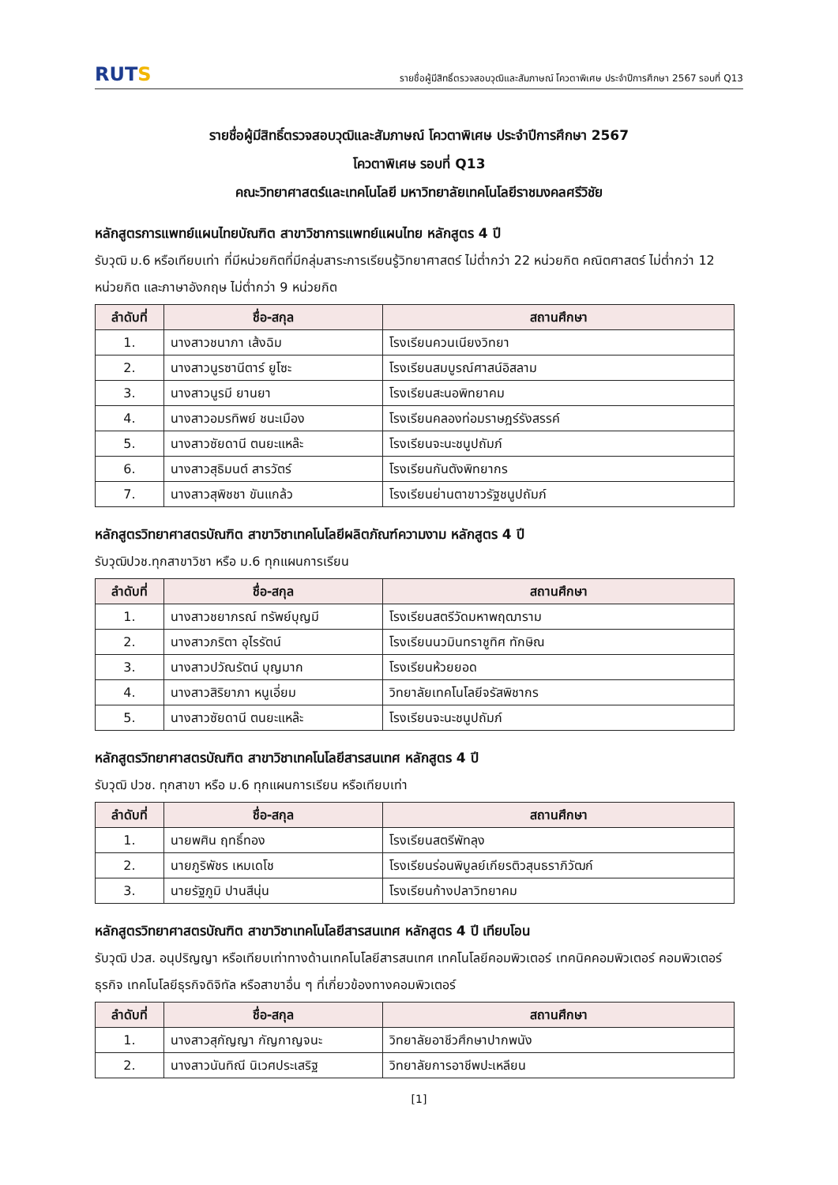RUTS
รายชื่อผู้มีสิทธิ์ตรวจสอบวุฒิและสัมภาษณ์ โควตาพิเศษ ประจำปีการศึกษา 2567 รอบที่ Q13
รายชื่อผู้มีสิทธิ์ตรวจสอบวุฒิและสัมภาษณ์ โควตาพิเศษ ประจำปีการศึกษา 2567
โควตาพิเศษ รอบที่ Q13
คณะวิทยาศาสตร์และเทคโนโลยี มหาวิทยาลัยเทคโนโลยีราชมงคลศรีวิชัย
หลักสูตรการแพทย์แผนไทยบัณฑิต สาขาวิชาการแพทย์แผนไทย หลักสูตร 4 ปี
รับวุฒิ ม.6 หรือเทียบเท่า ที่มีหน่วยกิตที่มีกลุ่มสาระการเรียนรู้วิทยาศาสตร์ ไม่ต่ำกว่า 22 หน่วยกิต คณิตศาสตร์ ไม่ต่ำกว่า 12 หน่วยกิต และภาษาอังกฤษ ไม่ต่ำกว่า 9 หน่วยกิต
| ลำดับที่ | ชื่อ-สกุล | สถานศึกษา |
| --- | --- | --- |
| 1. | นางสาวชนาภา เส้งฉิม | โรงเรียนควนเนียงวิทยา |
| 2. | นางสาวนูรซานีตาร์ ยูโซะ | โรงเรียนสมบูรณ์ศาสน์อิสลาม |
| 3. | นางสาวนูรมี ยานยา | โรงเรียนสะนอพิทยาคม |
| 4. | นางสาวอมรทิพย์ ชนะเมือง | โรงเรียนคลองท่อมราษฎร์รังสรรค์ |
| 5. | นางสาวซัยดานี ตนยะแหล๊ะ | โรงเรียนจะนะชนูปถัมภ์ |
| 6. | นางสาวสุธิมนต์ สารวัตร์ | โรงเรียนกันตังพิทยากร |
| 7. | นางสาวสุพิชชา ขันแกล้ว | โรงเรียนย่านตาขาวรัฐชนูปถัมภ์ |
หลักสูตรวิทยาศาสตรบัณฑิต สาขาวิชาเทคโนโลยีผลิตภัณฑ์ความงาม หลักสูตร 4 ปี
รับวุฒิปวช.ทุกสาขาวิชา หรือ ม.6 ทุกแผนการเรียน
| ลำดับที่ | ชื่อ-สกุล | สถานศึกษา |
| --- | --- | --- |
| 1. | นางสาวชยาภรณ์ ทรัพย์บุญมี | โรงเรียนสตรีวัดมหาพฤฒาราม |
| 2. | นางสาวภริตา อุไรรัตน์ | โรงเรียนนวมินทราชูทิศ ทักษิณ |
| 3. | นางสาวปวัณรัตน์ บุญมาก | โรงเรียนห้วยยอด |
| 4. | นางสาวสิริยาภา หนูเอี่ยม | วิทยาลัยเทคโนโลยีจรัสพิชากร |
| 5. | นางสาวซัยดานี ตนยะแหล๊ะ | โรงเรียนจะนะชนูปถัมภ์ |
หลักสูตรวิทยาศาสตรบัณฑิต สาขาวิชาเทคโนโลยีสารสนเทศ หลักสูตร 4 ปี
รับวุฒิ ปวช. ทุกสาขา หรือ ม.6 ทุกแผนการเรียน หรือเทียบเท่า
| ลำดับที่ | ชื่อ-สกุล | สถานศึกษา |
| --- | --- | --- |
| 1. | นายพศิน ฤทธิ์ทอง | โรงเรียนสตรีพัทลุง |
| 2. | นายภูริพัชร เหมเดโช | โรงเรียนร่อนพิบูลย์เกียรติวสุนธราภิวัฒก์ |
| 3. | นายรัฐภูมิ ปานสีนุ่น | โรงเรียนก้างปลาวิทยาคม |
หลักสูตรวิทยาศาสตรบัณฑิต สาขาวิชาเทคโนโลยีสารสนเทศ หลักสูตร 4 ปี เทียบโอน
รับวุฒิ ปวส. อนุปริญญา หรือเทียบเท่าทางด้านเทคโนโลยีสารสนเทศ เทคโนโลยีคอมพิวเตอร์ เทคนิคคอมพิวเตอร์ คอมพิวเตอร์ธุรกิจ เทคโนโลยีธุรกิจดิจิทัล หรือสาขาอื่น ๆ ที่เกี่ยวข้องทางคอมพิวเตอร์
| ลำดับที่ | ชื่อ-สกุล | สถานศึกษา |
| --- | --- | --- |
| 1. | นางสาวสุกัญญา กัญกาญจนะ | วิทยาลัยอาชีวศึกษาปากพนัง |
| 2. | นางสาวนันทิณี นิเวศประเสริฐ | วิทยาลัยการอาชีพปะเหลียน |
[1]